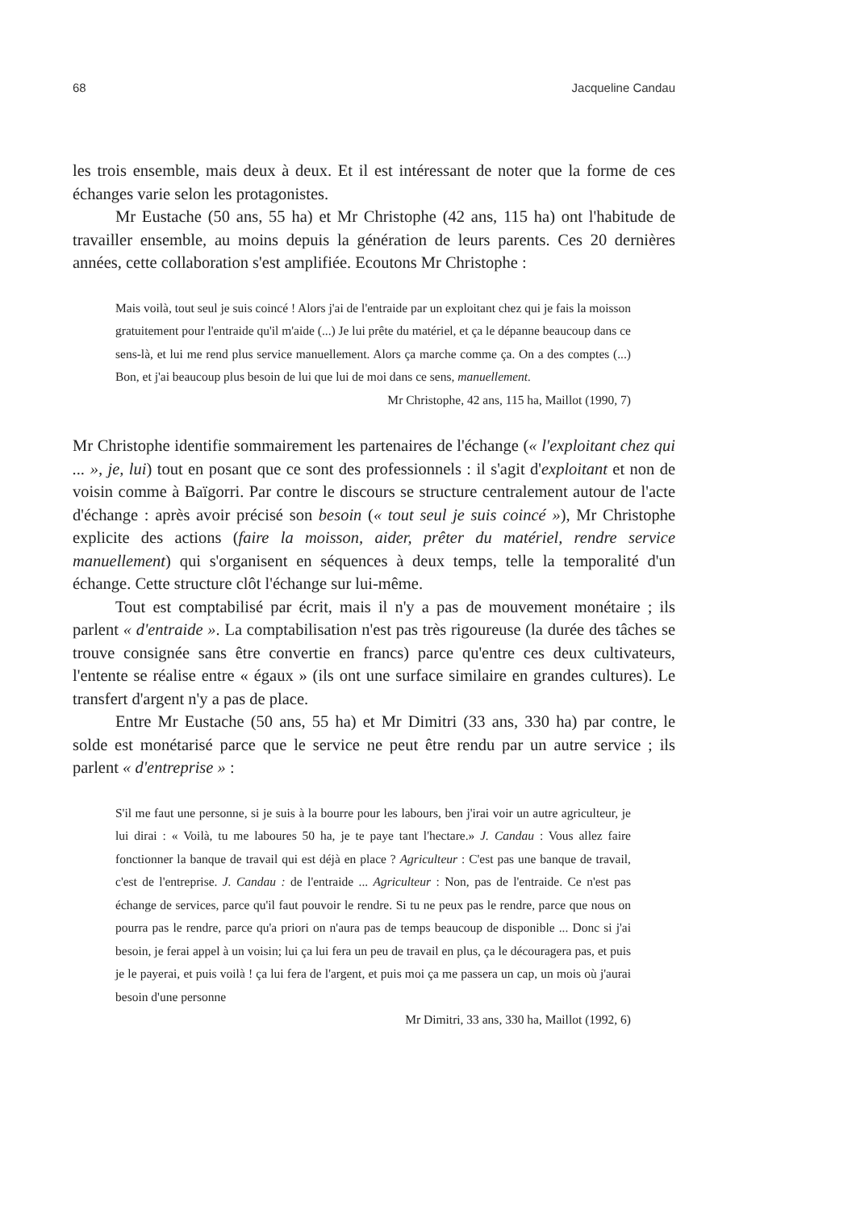68 Jacqueline Candau
les trois ensemble, mais deux à deux. Et il est intéressant de noter que la forme de ces échanges varie selon les protagonistes.
Mr Eustache (50 ans, 55 ha) et Mr Christophe (42 ans, 115 ha) ont l'habitude de travailler ensemble, au moins depuis la génération de leurs parents. Ces 20 dernières années, cette collaboration s'est amplifiée. Ecoutons Mr Christophe :
Mais voilà, tout seul je suis coincé ! Alors j'ai de l'entraide par un exploitant chez qui je fais la moisson gratuitement pour l'entraide qu'il m'aide (...) Je lui prête du matériel, et ça le dépanne beaucoup dans ce sens-là, et lui me rend plus service manuellement. Alors ça marche comme ça. On a des comptes (...) Bon, et j'ai beaucoup plus besoin de lui que lui de moi dans ce sens, manuellement.
Mr Christophe, 42 ans, 115 ha, Maillot (1990, 7)
Mr Christophe identifie sommairement les partenaires de l'échange (« l'exploitant chez qui ... », je, lui) tout en posant que ce sont des professionnels : il s'agit d'exploitant et non de voisin comme à Baïgorri. Par contre le discours se structure centralement autour de l'acte d'échange : après avoir précisé son besoin (« tout seul je suis coincé »), Mr Christophe explicite des actions (faire la moisson, aider, prêter du matériel, rendre service manuellement) qui s'organisent en séquences à deux temps, telle la temporalité d'un échange. Cette structure clôt l'échange sur lui-même.
Tout est comptabilisé par écrit, mais il n'y a pas de mouvement monétaire ; ils parlent « d'entraide ». La comptabilisation n'est pas très rigoureuse (la durée des tâches se trouve consignée sans être convertie en francs) parce qu'entre ces deux cultivateurs, l'entente se réalise entre « égaux » (ils ont une surface similaire en grandes cultures). Le transfert d'argent n'y a pas de place.
Entre Mr Eustache (50 ans, 55 ha) et Mr Dimitri (33 ans, 330 ha) par contre, le solde est monétarisé parce que le service ne peut être rendu par un autre service ; ils parlent « d'entreprise » :
S'il me faut une personne, si je suis à la bourre pour les labours, ben j'irai voir un autre agriculteur, je lui dirai : « Voilà, tu me laboures 50 ha, je te paye tant l'hectare.» J. Candau : Vous allez faire fonctionner la banque de travail qui est déjà en place ? Agriculteur : C'est pas une banque de travail, c'est de l'entreprise. J. Candau : de l'entraide ... Agriculteur : Non, pas de l'entraide. Ce n'est pas échange de services, parce qu'il faut pouvoir le rendre. Si tu ne peux pas le rendre, parce que nous on pourra pas le rendre, parce qu'a priori on n'aura pas de temps beaucoup de disponible ... Donc si j'ai besoin, je ferai appel à un voisin; lui ça lui fera un peu de travail en plus, ça le découragera pas, et puis je le payerai, et puis voilà ! ça lui fera de l'argent, et puis moi ça me passera un cap, un mois où j'aurai besoin d'une personne
Mr Dimitri, 33 ans, 330 ha, Maillot (1992, 6)